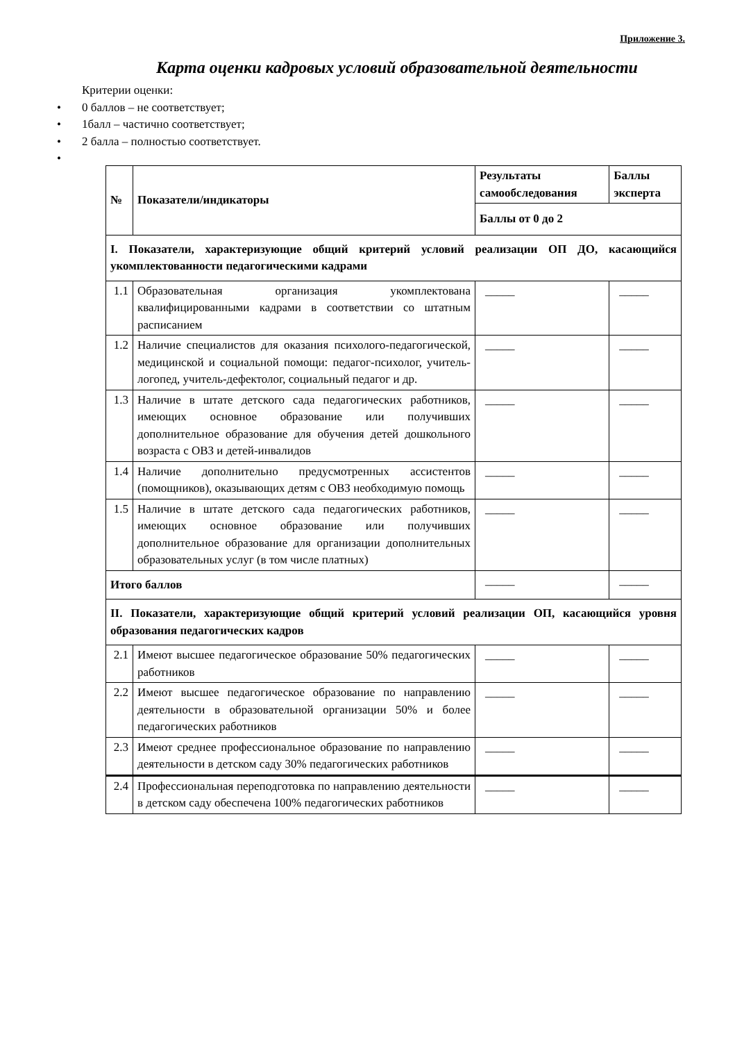Приложение 3.
Карта оценки кадровых условий образовательной деятельности
Критерии оценки:
• 0 баллов – не соответствует;
• 1балл – частично соответствует;
• 2 балла – полностью соответствует.
•
| № | Показатели/индикаторы | Результаты самообследования | Баллы эксперта |
| --- | --- | --- | --- |
| | | Баллы от 0 до 2 | |
| I. Показатели, характеризующие общий критерий условий реализации ОП ДО, касающийся укомплектованности педагогическими кадрами | | | |
| 1.1 | Образовательная организация укомплектована квалифицированными кадрами в соответствии со штатным расписанием | _____ | _____ |
| 1.2 | Наличие специалистов для оказания психолого-педагогической, медицинской и социальной помощи: педагог-психолог, учитель-логопед, учитель-дефектолог, социальный педагог и др. | _____ | _____ |
| 1.3 | Наличие в штате детского сада педагогических работников, имеющих основное образование или получивших дополнительное образование для обучения детей дошкольного возраста с ОВЗ и детей-инвалидов | _____ | _____ |
| 1.4 | Наличие дополнительно предусмотренных ассистентов (помощников), оказывающих детям с ОВЗ необходимую помощь | _____ | _____ |
| 1.5 | Наличие в штате детского сада педагогических работников, имеющих основное образование или получивших дополнительное образование для организации дополнительных образовательных услуг (в том числе платных) | _____ | _____ |
| Итого баллов | | _____ | _____ |
| II. Показатели, характеризующие общий критерий условий реализации ОП, касающийся уровня образования педагогических кадров | | | |
| 2.1 | Имеют высшее педагогическое образование 50% педагогических работников | _____ | _____ |
| 2.2 | Имеют высшее педагогическое образование по направлению деятельности в образовательной организации 50% и более педагогических работников | _____ | _____ |
| 2.3 | Имеют среднее профессиональное образование по направлению деятельности в детском саду 30% педагогических работников | _____ | _____ |
| 2.4 | Профессиональная переподготовка по направлению деятельности в детском саду обеспечена 100% педагогических работников | _____ | _____ |